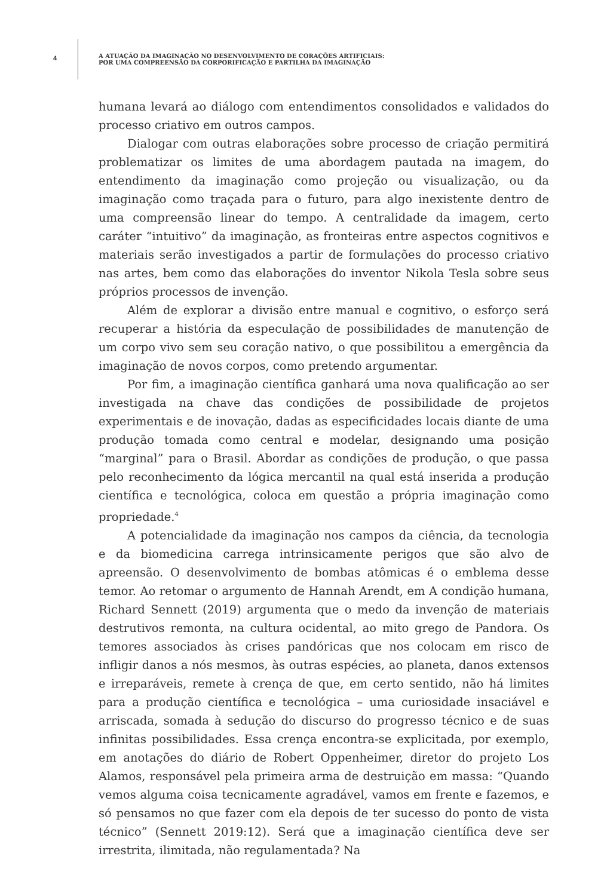4
A ATUAÇÃO DA IMAGINAÇÃO NO DESENVOLVIMENTO DE CORAÇÕES ARTIFICIAIS:
POR UMA COMPREENSÃO DA CORPORIFICAÇÃO E PARTILHA DA IMAGINAÇÃO
humana levará ao diálogo com entendimentos consolidados e validados do processo criativo em outros campos.
Dialogar com outras elaborações sobre processo de criação permitirá problematizar os limites de uma abordagem pautada na imagem, do entendimento da imaginação como projeção ou visualização, ou da imaginação como traçada para o futuro, para algo inexistente dentro de uma compreensão linear do tempo. A centralidade da imagem, certo caráter “intuitivo” da imaginação, as fronteiras entre aspectos cognitivos e materiais serão investigados a partir de formulações do processo criativo nas artes, bem como das elaborações do inventor Nikola Tesla sobre seus próprios processos de invenção.
Além de explorar a divisão entre manual e cognitivo, o esforço será recuperar a história da especulação de possibilidades de manutenção de um corpo vivo sem seu coração nativo, o que possibilitou a emergência da imaginação de novos corpos, como pretendo argumentar.
Por fim, a imaginação científica ganhará uma nova qualificação ao ser investigada na chave das condições de possibilidade de projetos experimentais e de inovação, dadas as especificidades locais diante de uma produção tomada como central e modelar, designando uma posição “marginal” para o Brasil. Abordar as condições de produção, o que passa pelo reconhecimento da lógica mercantil na qual está inserida a produção científica e tecnológica, coloca em questão a própria imaginação como propriedade.<sup>4</sup>
A potencialidade da imaginação nos campos da ciência, da tecnologia e da biomedicina carrega intrinsicamente perigos que são alvo de apreensão. O desenvolvimento de bombas atômicas é o emblema desse temor. Ao retomar o argumento de Hannah Arendt, em A condição humana, Richard Sennett (2019) argumenta que o medo da invenção de materiais destrutivos remonta, na cultura ocidental, ao mito grego de Pandora. Os temores associados às crises pandóricas que nos colocam em risco de infligir danos a nós mesmos, às outras espécies, ao planeta, danos extensos e irreparáveis, remete à crença de que, em certo sentido, não há limites para a produção científica e tecnológica – uma curiosidade insaciável e arriscada, somada à sedução do discurso do progresso técnico e de suas infinitas possibilidades. Essa crença encontra-se explicitada, por exemplo, em anotações do diário de Robert Oppenheimer, diretor do projeto Los Alamos, responsável pela primeira arma de destruição em massa: “Quando vemos alguma coisa tecnicamente agradável, vamos em frente e fazemos, e só pensamos no que fazer com ela depois de ter sucesso do ponto de vista técnico” (Sennett 2019:12). Será que a imaginação científica deve ser irrestrita, ilimitada, não regulamentada? Na